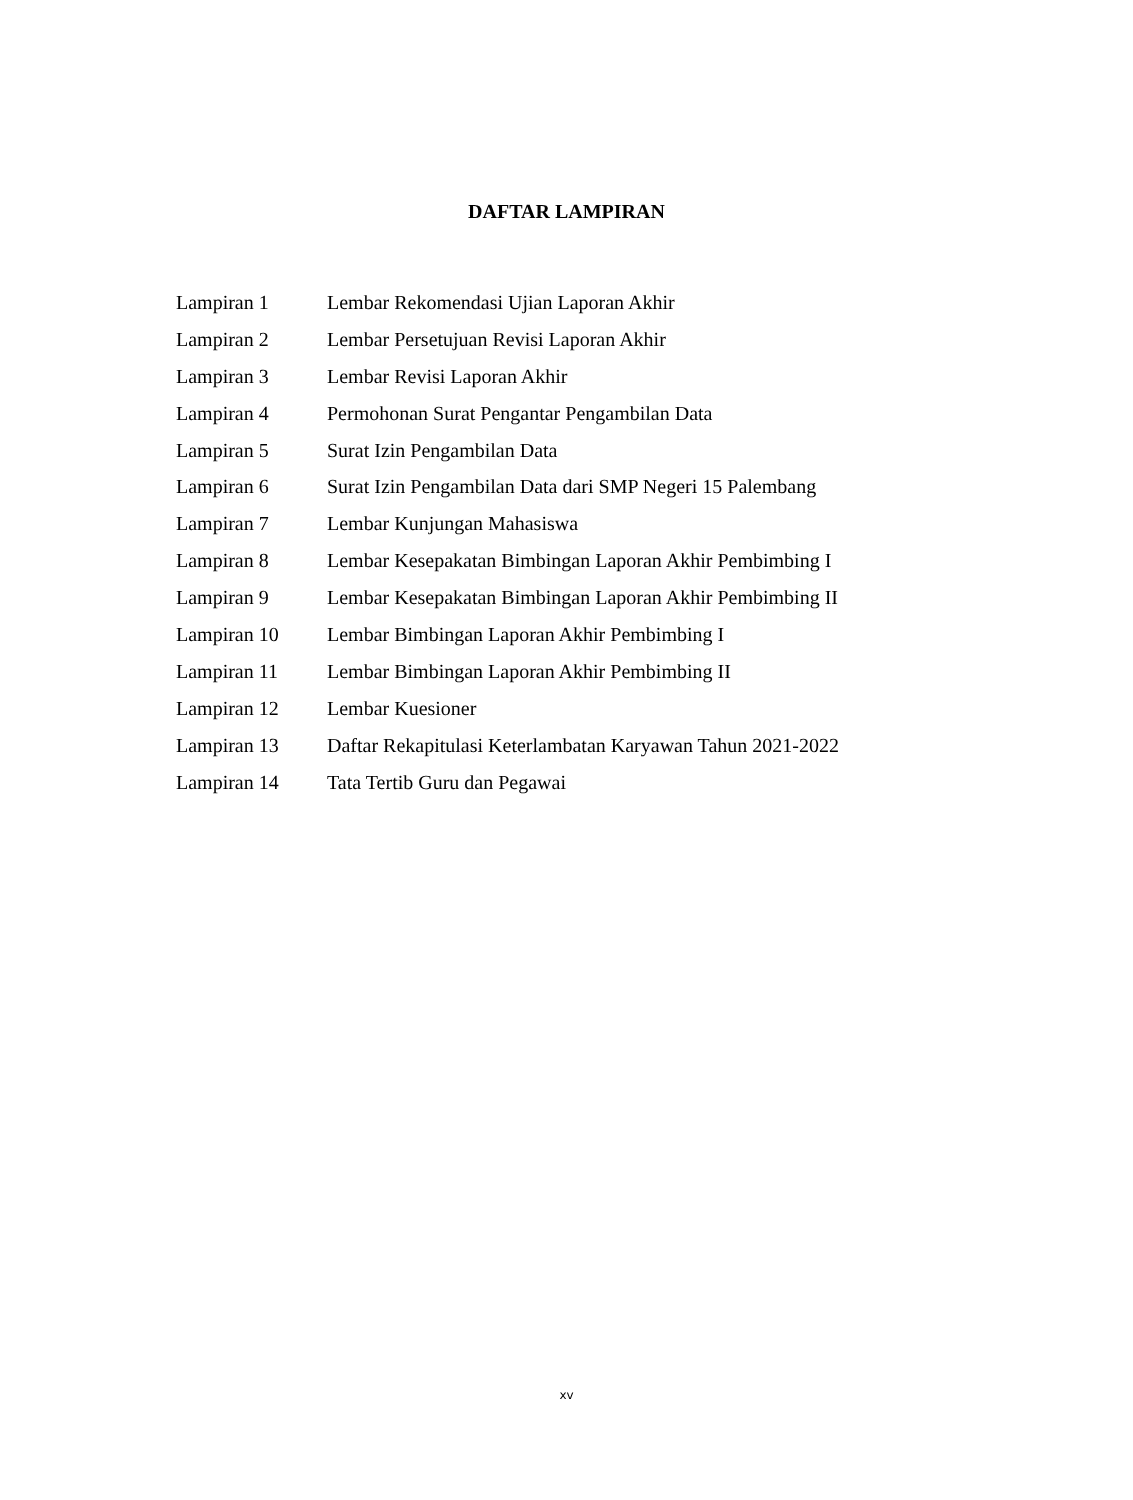DAFTAR LAMPIRAN
| Lampiran 1 | Lembar Rekomendasi Ujian Laporan Akhir |
| Lampiran 2 | Lembar Persetujuan Revisi Laporan Akhir |
| Lampiran 3 | Lembar Revisi Laporan Akhir |
| Lampiran 4 | Permohonan Surat Pengantar Pengambilan Data |
| Lampiran 5 | Surat Izin Pengambilan Data |
| Lampiran 6 | Surat Izin Pengambilan Data dari SMP Negeri 15 Palembang |
| Lampiran 7 | Lembar Kunjungan Mahasiswa |
| Lampiran 8 | Lembar Kesepakatan Bimbingan Laporan Akhir Pembimbing I |
| Lampiran 9 | Lembar Kesepakatan Bimbingan Laporan Akhir Pembimbing II |
| Lampiran 10 | Lembar Bimbingan Laporan Akhir Pembimbing I |
| Lampiran 11 | Lembar Bimbingan Laporan Akhir Pembimbing II |
| Lampiran 12 | Lembar Kuesioner |
| Lampiran 13 | Daftar Rekapitulasi Keterlambatan Karyawan Tahun 2021-2022 |
| Lampiran 14 | Tata Tertib Guru dan Pegawai |
xv